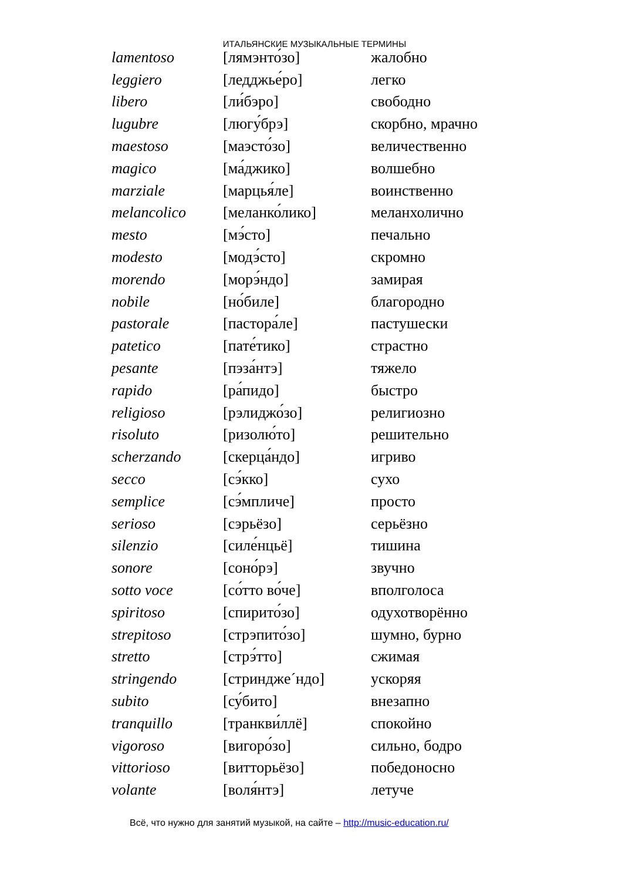ИТАЛЬЯНСКИЕ МУЗЫКАЛЬНЫЕ ТЕРМИНЫ
| lamentoso | [лямэнто́зо] | жалобно |
| leggiero | [ледджье́ро] | легко |
| libero | [ли́бэро] | свободно |
| lugubre | [люгу́брэ] | скорбно, мрачно |
| maestoso | [маэсто́зо] | величественно |
| magico | [ма́джико] | волшебно |
| marziale | [марцья́ле] | воинственно |
| melancolico | [меланко́лико] | меланхолично |
| mesto | [мэ́сто] | печально |
| modesto | [модэ́сто] | скромно |
| morendo | [морэ́ндо] | замирая |
| nobile | [но́биле] | благородно |
| pastorale | [пастора́ле] | пастушески |
| patetico | [пате́тико] | страстно |
| pesante | [пэза́нтэ] | тяжело |
| rapido | [ра́пидо] | быстро |
| religioso | [рэлиджо́зо] | религиозно |
| risoluto | [ризолю́то] | решительно |
| scherzando | [скерца́ндо] | игриво |
| secco | [сэ́кко] | сухо |
| semplice | [сэ́мпличе] | просто |
| serioso | [сэрьёзо] | серьёзно |
| silenzio | [силе́нцьё] | тишина |
| sonore | [соно́рэ] | звучно |
| sotto voce | [со́тто во́че] | вполголоса |
| spiritoso | [спирито́зо] | одухотворённо |
| strepitoso | [стрэпито́зо] | шумно, бурно |
| stretto | [стрэ́тто] | сжимая |
| stringendo | [стринджe´ндо] | ускоряя |
| subito | [су́бито] | внезапно |
| tranquillo | [транкви́ллё] | спокойно |
| vigoroso | [вигоро́зо] | сильно, бодро |
| vittorioso | [витторьёзо] | победоносно |
| volante | [воля́нтэ] | летуче |
Всё, что нужно для занятий музыкой, на сайте – http://music-education.ru/